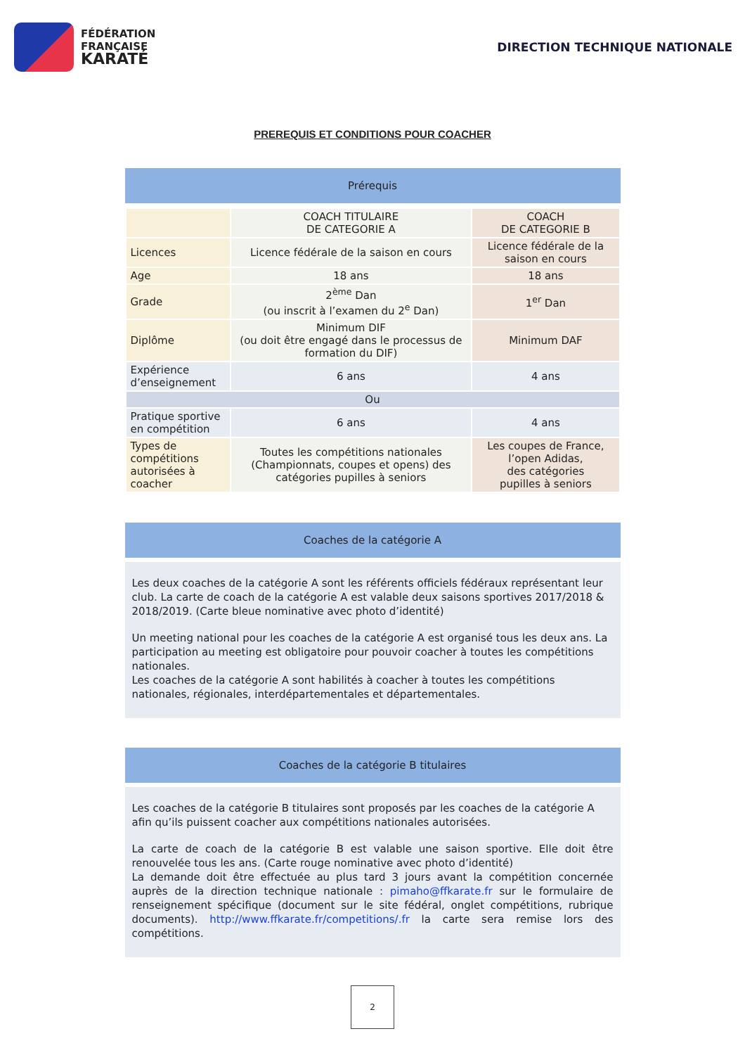FÉDÉRATION
FRANÇAISE
KARATÉ
DIRECTION TECHNIQUE NATIONALE
PREREQUIS ET CONDITIONS POUR COACHER
Prérequis
| | COACH TITULAIRE DE CATEGORIE A | COACH DE CATEGORIE B |
| Licences | Licence fédérale de la saison en cours | Licence fédérale de la saison en cours |
| Age | 18 ans | 18 ans |
| Grade | 2<sup>ème</sup> Dan (ou inscrit à l’examen du 2<sup>e</sup> Dan) | 1<sup>er</sup> Dan |
| Diplôme | Minimum DIF (ou doit être engagé dans le processus de formation du DIF) | Minimum DAF |
| Expérience d’enseignement | 6 ans | 4 ans |
| Ou | | |
| Pratique sportive en compétition | 6 ans | 4 ans |
| Types de compétitions autorisées à coacher | Toutes les compétitions nationales (Championnats, coupes et opens) des catégories pupilles à seniors | Les coupes de France, l’open Adidas, des catégories pupilles à seniors |
Coaches de la catégorie A
Les deux coaches de la catégorie A sont les référents officiels fédéraux représentant leur club. La carte de coach de la catégorie A est valable deux saisons sportives 2017/2018 & 2018/2019. (Carte bleue nominative avec photo d’identité)
Un meeting national pour les coaches de la catégorie A est organisé tous les deux ans. La participation au meeting est obligatoire pour pouvoir coacher à toutes les compétitions nationales.
Les coaches de la catégorie A sont habilités à coacher à toutes les compétitions nationales, régionales, interdépartementales et départementales.
Coaches de la catégorie B titulaires
Les coaches de la catégorie B titulaires sont proposés par les coaches de la catégorie A afin qu’ils puissent coacher aux compétitions nationales autorisées.
La carte de coach de la catégorie B est valable une saison sportive. Elle doit être renouvelée tous les ans. (Carte rouge nominative avec photo d’identité)
La demande doit être effectuée au plus tard 3 jours avant la compétition concernée auprès de la direction technique nationale : pimaho@ffkarate.fr sur le formulaire de renseignement spécifique (document sur le site fédéral, onglet compétitions, rubrique documents). http://www.ffkarate.fr/competitions/.fr la carte sera remise lors des compétitions.
2